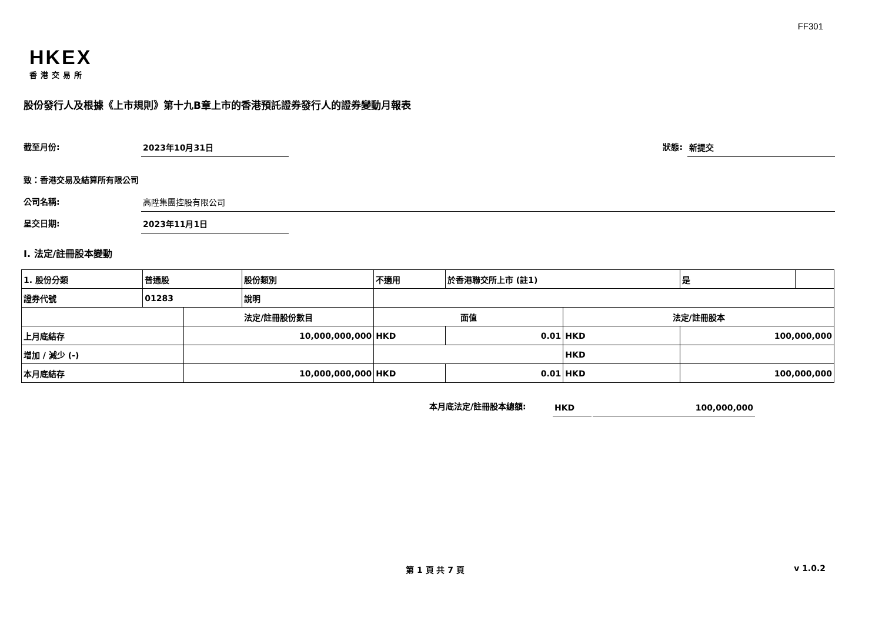FF301
HKEX
香港交易所
股份發行人及根據《上市規則》第十九B章上市的香港預託證券發行人的證券變動月報表
截至月份: 2023年10月31日 狀態: 新提交
致：香港交易及結算所有限公司
公司名稱: 高陞集團控股有限公司
呈交日期: 2023年11月1日
I. 法定/註冊股本變動
| 1. 股份分類 | 普通股 | | 股份類別 | 不適用 | | 於香港聯交所上市 (註1) | | 是 | |
| 證券代號 | 01283 | | 說明 | | | | | | |
| | | 法定/註冊股份數目 | | | 面值 | | 法定/註冊股本 | | |
| 上月底結存 | | 10,000,000,000 | | | HKD | 0.01 | HKD | 100,000,000 | |
| 增加 / 減少 (-) | | | | | | | HKD | | |
| 本月底結存 | | 10,000,000,000 | | | HKD | 0.01 | HKD | 100,000,000 | |
本月底法定/註冊股本總額: HKD 100,000,000
第 1 頁 共 7 頁 v 1.0.2